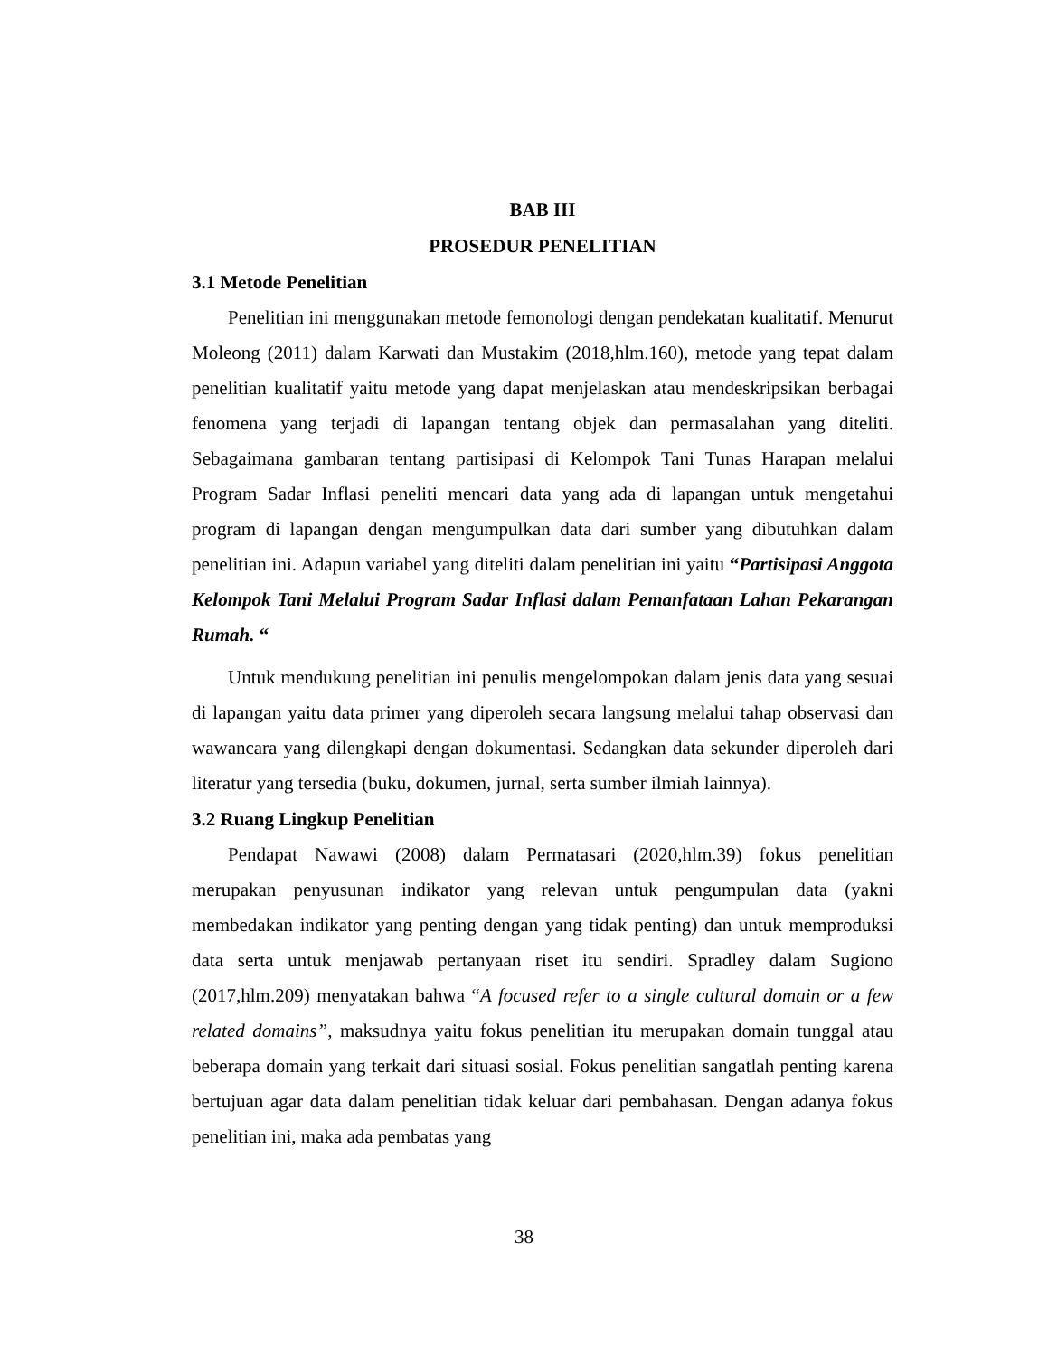BAB III
PROSEDUR PENELITIAN
3.1 Metode Penelitian
Penelitian ini menggunakan metode femonologi dengan pendekatan kualitatif. Menurut Moleong (2011) dalam Karwati dan Mustakim (2018,hlm.160), metode yang tepat dalam penelitian kualitatif yaitu metode yang dapat menjelaskan atau mendeskripsikan berbagai fenomena yang terjadi di lapangan tentang objek dan permasalahan yang diteliti. Sebagaimana gambaran tentang partisipasi di Kelompok Tani Tunas Harapan melalui Program Sadar Inflasi peneliti mencari data yang ada di lapangan untuk mengetahui program di lapangan dengan mengumpulkan data dari sumber yang dibutuhkan dalam penelitian ini. Adapun variabel yang diteliti dalam penelitian ini yaitu “Partisipasi Anggota Kelompok Tani Melalui Program Sadar Inflasi dalam Pemanfataan Lahan Pekarangan Rumah. “
Untuk mendukung penelitian ini penulis mengelompokan dalam jenis data yang sesuai di lapangan yaitu data primer yang diperoleh secara langsung melalui tahap observasi dan wawancara yang dilengkapi dengan dokumentasi. Sedangkan data sekunder diperoleh dari literatur yang tersedia (buku, dokumen, jurnal, serta sumber ilmiah lainnya).
3.2 Ruang Lingkup Penelitian
Pendapat Nawawi (2008) dalam Permatasari (2020,hlm.39) fokus penelitian merupakan penyusunan indikator yang relevan untuk pengumpulan data (yakni membedakan indikator yang penting dengan yang tidak penting) dan untuk memproduksi data serta untuk menjawab pertanyaan riset itu sendiri. Spradley dalam Sugiono (2017,hlm.209) menyatakan bahwa “A focused refer to a single cultural domain or a few related domains”, maksudnya yaitu fokus penelitian itu merupakan domain tunggal atau beberapa domain yang terkait dari situasi sosial. Fokus penelitian sangatlah penting karena bertujuan agar data dalam penelitian tidak keluar dari pembahasan. Dengan adanya fokus penelitian ini, maka ada pembatas yang
38